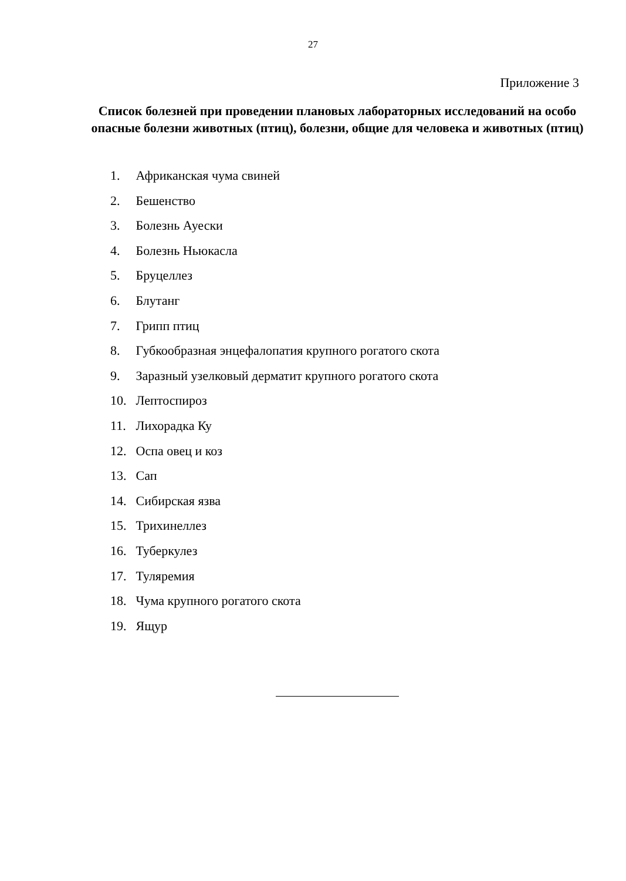27
Приложение 3
Список болезней при проведении плановых лабораторных исследований на особо опасные болезни животных (птиц), болезни, общие для человека и животных (птиц)
1. Африканская чума свиней
2. Бешенство
3. Болезнь Ауески
4. Болезнь Ньюкасла
5. Бруцеллез
6. Блутанг
7. Грипп птиц
8. Губкообразная энцефалопатия крупного рогатого скота
9. Заразный узелковый дерматит крупного рогатого скота
10. Лептоспироз
11. Лихорадка Ку
12. Оспа овец и коз
13. Сап
14. Сибирская язва
15. Трихинеллез
16. Туберкулез
17. Туляремия
18. Чума крупного рогатого скота
19. Ящур